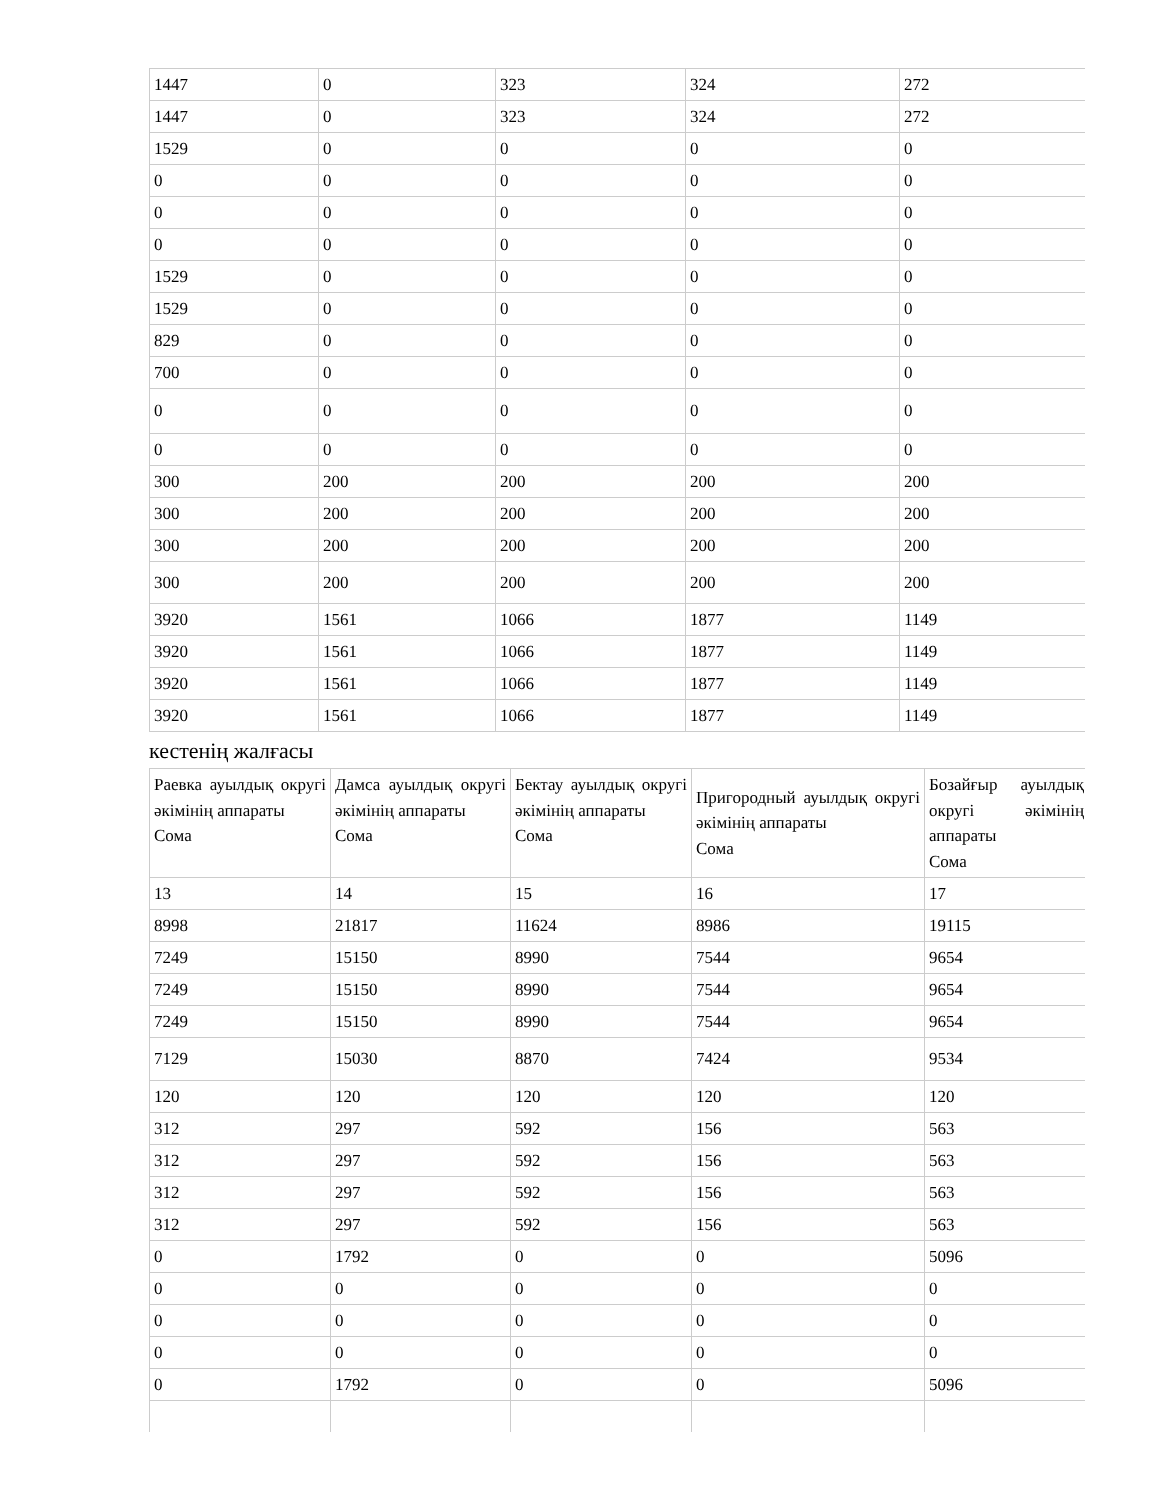| 1447 | 0 | 323 | 324 | 272 |
| 1447 | 0 | 323 | 324 | 272 |
| 1529 | 0 | 0 | 0 | 0 |
| 0 | 0 | 0 | 0 | 0 |
| 0 | 0 | 0 | 0 | 0 |
| 0 | 0 | 0 | 0 | 0 |
| 1529 | 0 | 0 | 0 | 0 |
| 1529 | 0 | 0 | 0 | 0 |
| 829 | 0 | 0 | 0 | 0 |
| 700 | 0 | 0 | 0 | 0 |
| 0 | 0 | 0 | 0 | 0 |
| 0 | 0 | 0 | 0 | 0 |
| 300 | 200 | 200 | 200 | 200 |
| 300 | 200 | 200 | 200 | 200 |
| 300 | 200 | 200 | 200 | 200 |
| 300 | 200 | 200 | 200 | 200 |
| 3920 | 1561 | 1066 | 1877 | 1149 |
| 3920 | 1561 | 1066 | 1877 | 1149 |
| 3920 | 1561 | 1066 | 1877 | 1149 |
| 3920 | 1561 | 1066 | 1877 | 1149 |
кестенің жалғасы
| Раевка ауылдық округі әкімінің аппараты Сома | Дамса ауылдық округі әкімінің аппараты Сома | Бектау ауылдық округі әкімінің аппараты Сома | Пригородный ауылдық округі әкімінің аппараты Сома | Бозайғыр ауылдық округі әкімінің аппараты Сома |
| 13 | 14 | 15 | 16 | 17 |
| 8998 | 21817 | 11624 | 8986 | 19115 |
| 7249 | 15150 | 8990 | 7544 | 9654 |
| 7249 | 15150 | 8990 | 7544 | 9654 |
| 7249 | 15150 | 8990 | 7544 | 9654 |
| 7129 | 15030 | 8870 | 7424 | 9534 |
| 120 | 120 | 120 | 120 | 120 |
| 312 | 297 | 592 | 156 | 563 |
| 312 | 297 | 592 | 156 | 563 |
| 312 | 297 | 592 | 156 | 563 |
| 312 | 297 | 592 | 156 | 563 |
| 0 | 1792 | 0 | 0 | 5096 |
| 0 | 0 | 0 | 0 | 0 |
| 0 | 0 | 0 | 0 | 0 |
| 0 | 0 | 0 | 0 | 0 |
| 0 | 1792 | 0 | 0 | 5096 |